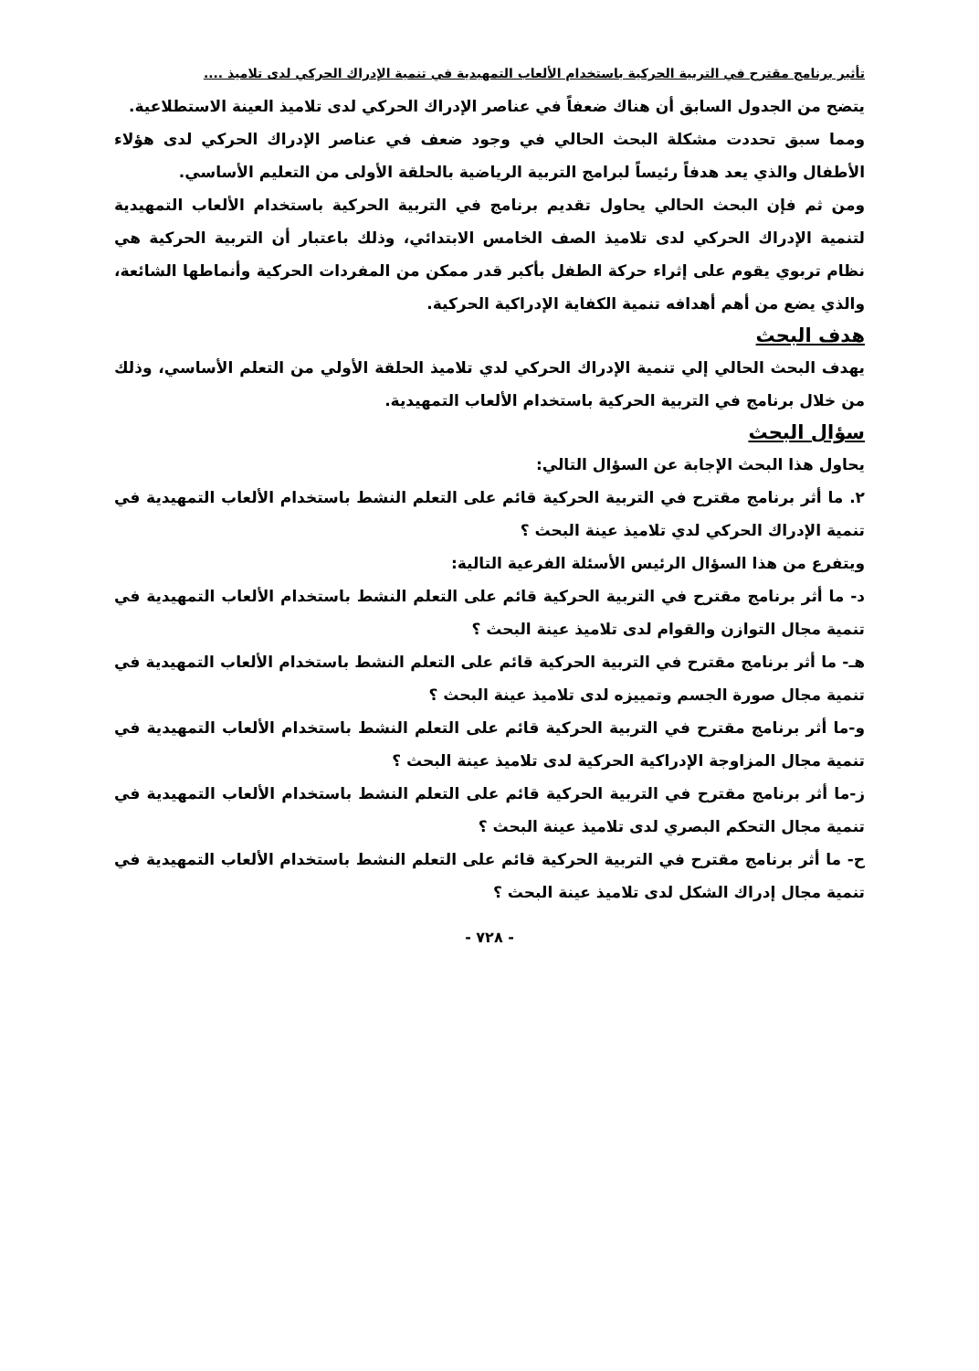تأثير برنامج مقترح في التربية الحركية باستخدام الألعاب التمهيدية في تنمية الإدراك الحركي لدى تلاميذ ....
يتضح من الجدول السابق أن هناك ضعفاً في عناصر الإدراك الحركي لدى تلاميذ العينة الاستطلاعية.
ومما سبق تحددت مشكلة البحث الحالي في وجود ضعف في عناصر الإدراك الحركي لدى هؤلاء الأطفال والذي يعد هدفاً رئيساً لبرامج التربية الرياضية بالحلقة الأولى من التعليم الأساسي.
ومن ثم فإن البحث الحالي يحاول تقديم برنامج في التربية الحركية باستخدام الألعاب التمهيدية لتنمية الإدراك الحركي لدى تلاميذ الصف الخامس الابتدائي، وذلك باعتبار أن التربية الحركية هي نظام تربوي يقوم على إثراء حركة الطفل بأكبر قدر ممكن من المفردات الحركية وأنماطها الشائعة، والذي يضع من أهم أهدافه تنمية الكفاية الإدراكية الحركية.
هدف البحث
يهدف البحث الحالي إلي تنمية الإدراك الحركي لدي تلاميذ الحلقة الأولي من التعلم الأساسي، وذلك من خلال برنامج في التربية الحركية باستخدام الألعاب التمهيدية.
سؤال البحث
يحاول هذا البحث الإجابة عن السؤال التالي:
٢. ما أثر برنامج مقترح في التربية الحركية قائم على التعلم النشط باستخدام الألعاب التمهيدية في تنمية الإدراك الحركي لدي تلاميذ عينة البحث ؟
ويتفرع من هذا السؤال الرئيس الأسئلة الفرعية التالية:
د- ما أثر برنامج مقترح في التربية الحركية قائم على التعلم النشط باستخدام الألعاب التمهيدية في تنمية مجال التوازن والقوام لدى تلاميذ عينة البحث ؟
هـ- ما أثر برنامج مقترح في التربية الحركية قائم على التعلم النشط باستخدام الألعاب التمهيدية في تنمية مجال صورة الجسم وتمييزه لدى تلاميذ عينة البحث ؟
و-ما أثر برنامج مقترح في التربية الحركية قائم على التعلم النشط باستخدام الألعاب التمهيدية في تنمية مجال المزاوجة الإدراكية الحركية لدى تلاميذ عينة البحث ؟
ز-ما أثر برنامج مقترح في التربية الحركية قائم على التعلم النشط باستخدام الألعاب التمهيدية في تنمية مجال التحكم البصري لدى تلاميذ عينة البحث ؟
ح- ما أثر برنامج مقترح في التربية الحركية قائم على التعلم النشط باستخدام الألعاب التمهيدية في تنمية مجال إدراك الشكل لدى تلاميذ عينة البحث ؟
- ٧٢٨ -